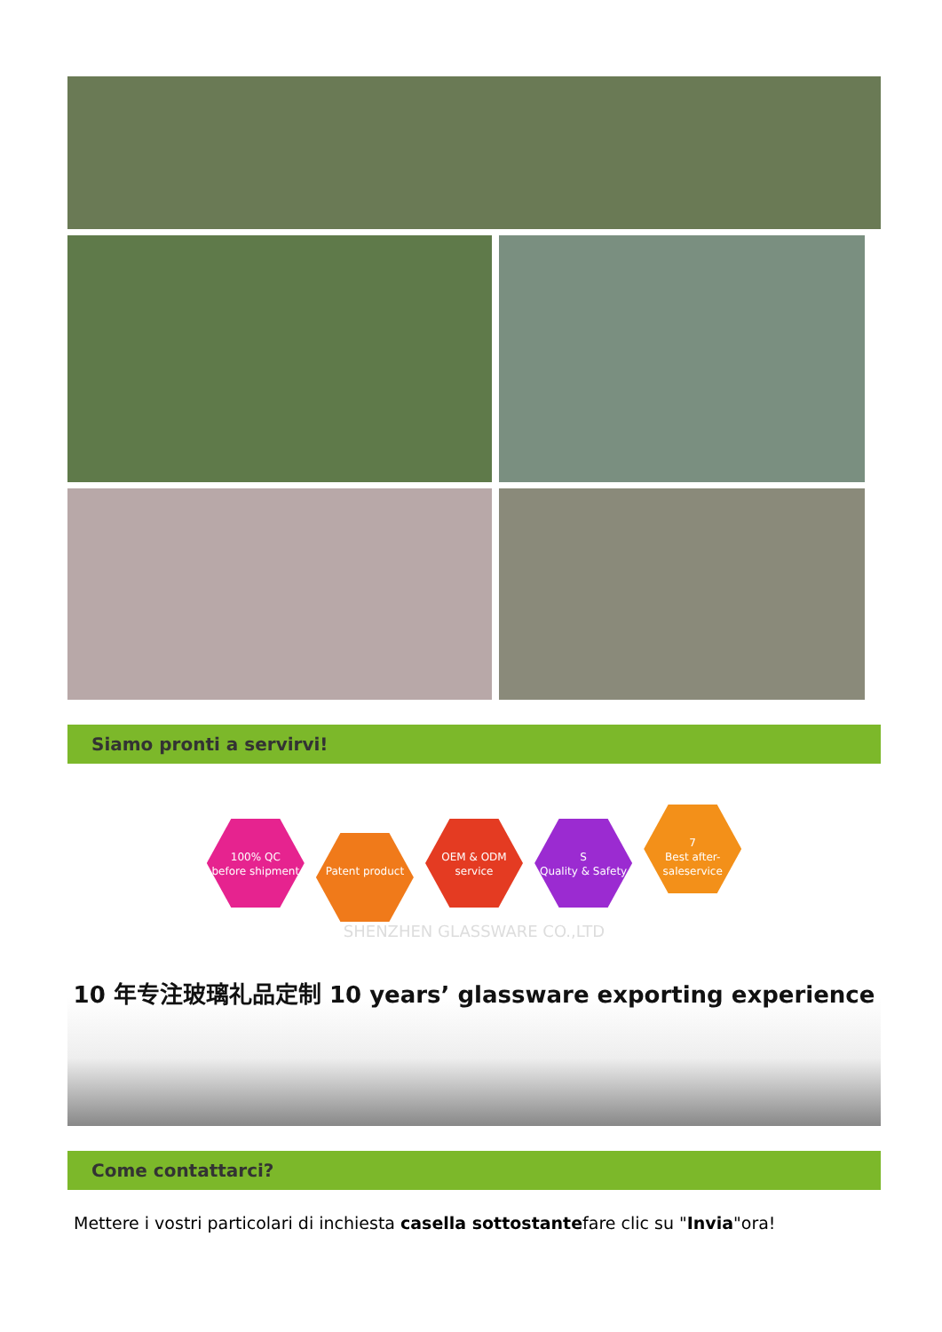Siamo pronti a servirvi!
100% QC
before shipment Patent product OEM & ODM
service S
Quality & Safety 7
Best after-saleservice
SHENZHEN GLASSWARE CO.,LTD
10 年专注玻璃礼品定制 10 years’ glassware exporting experience
Come contattarci?
Mettere i vostri particolari di inchiesta casella sottostantefare clic su "Invia"ora!